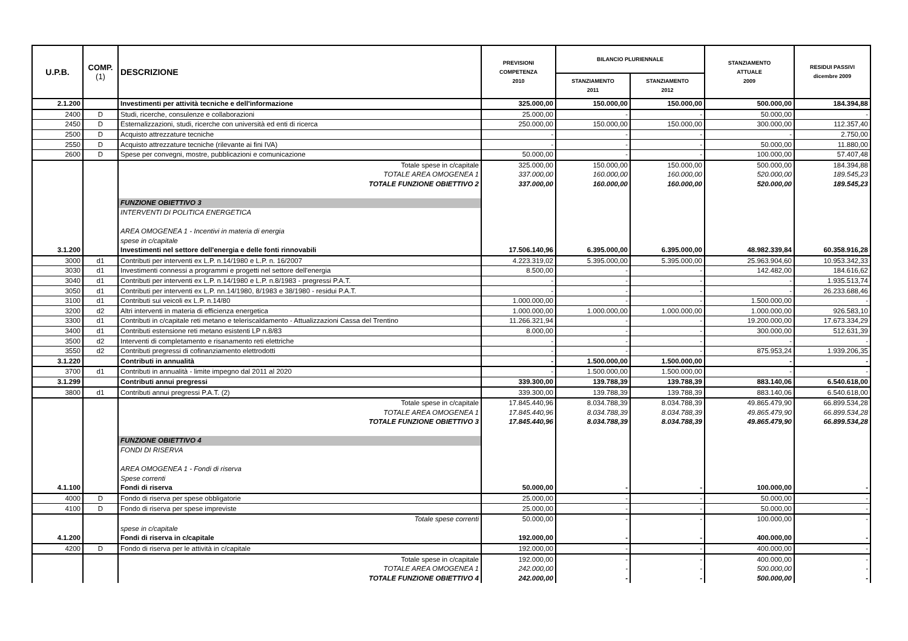| U.P.B. | COMP. (1) | DESCRIZIONE | PREVISIONI COMPETENZA 2010 | BILANCIO PLURIENNALE | | STANZIAMENTO ATTUALE 2009 | RESIDUI PASSIVI dicembre 2009 |
| --- | --- | --- | --- | --- | --- | --- | --- |
| | | | | STANZIAMENTO 2011 | STANZIAMENTO 2012 | | |
| 2.1.200 | | Investimenti per attività tecniche e dell'informazione | 325.000,00 | 150.000,00 | 150.000,00 | 500.000,00 | 184.394,88 |
| 2400 | D | Studi, ricerche, consulenze e collaborazioni | 25.000,00 | - | - | 50.000,00 | - |
| 2450 | D | Esternalizzazioni, studi, ricerche con università ed enti di ricerca | 250.000,00 | 150.000,00 | 150.000,00 | 300.000,00 | 112.357,40 |
| 2500 | D | Acquisto attrezzature tecniche | - | - | - | - | 2.750,00 |
| 2550 | D | Acquisto attrezzature tecniche (rilevante ai fini IVA) | - | - | - | 50.000,00 | 11.880,00 |
| 2600 | D | Spese per convegni, mostre, pubblicazioni e comunicazione | 50.000,00 | - | - | 100.000,00 | 57.407,48 |
| | | Totale spese in c/capitale | 325.000,00 | 150.000,00 | 150.000,00 | 500.000,00 | 184.394,88 |
| | | TOTALE AREA OMOGENEA 1 | 337.000,00 | 160.000,00 | 160.000,00 | 520.000,00 | 189.545,23 |
| | | TOTALE FUNZIONE OBIETTIVO 2 | 337.000,00 | 160.000,00 | 160.000,00 | 520.000,00 | 189.545,23 |
| | | FUNZIONE OBIETTIVO 3 | | | | | |
| | | INTERVENTI DI POLITICA ENERGETICA | | | | | |
| | | AREA OMOGENEA 1 - Incentivi in materia di energia | | | | | |
| | | spese in c/capitale | | | | | |
| 3.1.200 | | Investimenti nel settore dell'energia e delle fonti rinnovabili | 17.506.140,96 | 6.395.000,00 | 6.395.000,00 | 48.982.339,84 | 60.358.916,28 |
| 3000 | d1 | Contributi per interventi ex L.P. n.14/1980 e L.P. n. 16/2007 | 4.223.319,02 | 5.395.000,00 | 5.395.000,00 | 25.963.904,60 | 10.953.342,33 |
| 3030 | d1 | Investimenti connessi a programmi e progetti nel settore dell'energia | 8.500,00 | - | - | 142.482,00 | 184.616,62 |
| 3040 | d1 | Contributi per interventi ex L.P. n.14/1980 e L.P. n.8/1983 - pregressi P.A.T. | - | - | - | - | 1.935.513,74 |
| 3050 | d1 | Contributi per interventi ex L.P. nn.14/1980, 8/1983 e 38/1980 - residui P.A.T. | - | - | - | - | 26.233.688,46 |
| 3100 | d1 | Contributi sui veicoli ex L.P. n.14/80 | 1.000.000,00 | - | - | 1.500.000,00 | - |
| 3200 | d2 | Altri interventi in materia di efficienza energetica | 1.000.000,00 | 1.000.000,00 | 1.000.000,00 | 1.000.000,00 | 926.583,10 |
| 3300 | d1 | Contributi in c/capitale reti metano e teleriscaldamento - Attualizzazioni Cassa del Trentino | 11.266.321,94 | - | - | 19.200.000,00 | 17.673.334,29 |
| 3400 | d1 | Contributi estensione reti metano esistenti LP n.8/83 | 8.000,00 | - | - | 300.000,00 | 512.631,39 |
| 3500 | d2 | Interventi di completamento e risanamento reti elettriche | - | - | - | - | - |
| 3550 | d2 | Contributi pregressi di cofinanziamento elettrodotti | - | - | - | 875.953,24 | 1.939.206,35 |
| 3.1.220 | | Contributi in annualità | - | 1.500.000,00 | 1.500.000,00 | - | - |
| 3700 | d1 | Contributi in annualità - limite impegno dal 2011 al 2020 | - | 1.500.000,00 | 1.500.000,00 | - | - |
| 3.1.299 | | Contributi annui pregressi | 339.300,00 | 139.788,39 | 139.788,39 | 883.140,06 | 6.540.618,00 |
| 3800 | d1 | Contributi annui pregressi P.A.T. (2) | 339.300,00 | 139.788,39 | 139.788,39 | 883.140,06 | 6.540.618,00 |
| | | Totale spese in c/capitale | 17.845.440,96 | 8.034.788,39 | 8.034.788,39 | 49.865.479,90 | 66.899.534,28 |
| | | TOTALE AREA OMOGENEA 1 | 17.845.440,96 | 8.034.788,39 | 8.034.788,39 | 49.865.479,90 | 66.899.534,28 |
| | | TOTALE FUNZIONE OBIETTIVO 3 | 17.845.440,96 | 8.034.788,39 | 8.034.788,39 | 49.865.479,90 | 66.899.534,28 |
| | | FUNZIONE OBIETTIVO 4 | | | | | |
| | | FONDI DI RISERVA | | | | | |
| | | AREA OMOGENEA 1 - Fondi di riserva | | | | | |
| | | Spese correnti | | | | | |
| 4.1.100 | | Fondi di riserva | 50.000,00 | - | - | 100.000,00 | - |
| 4000 | D | Fondo di riserva per spese obbligatorie | 25.000,00 | - | - | 50.000,00 | - |
| 4100 | D | Fondo di riserva per spese impreviste | 25.000,00 | - | - | 50.000,00 | - |
| | | Totale spese correnti | 50.000,00 | - | - | 100.000,00 | - |
| | | spese in c/capitale | | | | | |
| 4.1.200 | | Fondi di riserva in c/capitale | 192.000,00 | - | - | 400.000,00 | - |
| 4200 | D | Fondo di riserva per le attività in c/capitale | 192.000,00 | - | - | 400.000,00 | - |
| | | Totale spese in c/capitale | 192.000,00 | - | - | 400.000,00 | - |
| | | TOTALE AREA OMOGENEA 1 | 242.000,00 | - | - | 500.000,00 | - |
| | | TOTALE FUNZIONE OBIETTIVO 4 | 242.000,00 | - | - | 500.000,00 | - |